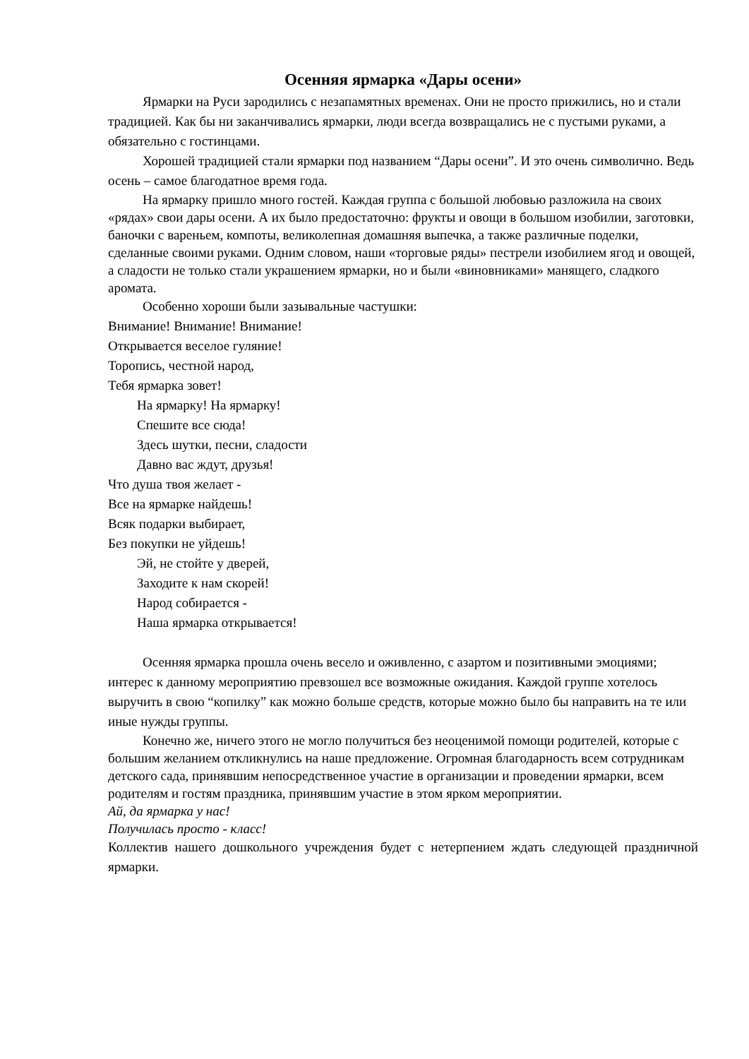Осенняя ярмарка «Дары осени»
Ярмарки на Руси зародились с незапамятных временах. Они не просто прижились, но и стали традицией. Как бы ни заканчивались ярмарки, люди всегда возвращались не с пустыми руками, а обязательно с гостинцами.
Хорошей традицией стали ярмарки под названием “Дары осени”. И это очень символично. Ведь осень – самое благодатное время года.
На ярмарку пришло много гостей. Каждая группа с большой любовью разложила на своих «рядах» свои дары осени. А их было предостаточно: фрукты и овощи в большом изобилии, заготовки, баночки с вареньем, компоты, великолепная домашняя выпечка, а также различные поделки, сделанные своими руками. Одним словом, наши «торговые ряды» пестрели изобилием ягод и овощей, а сладости не только стали украшением ярмарки, но и были «виновниками» манящего, сладкого аромата.
Особенно хороши были зазывальные частушки:
Внимание! Внимание! Внимание!
Открывается веселое гуляние!
Торопись, честной народ,
Тебя ярмарка зовет!
На ярмарку! На ярмарку!
Спешите все сюда!
Здесь шутки, песни, сладости
Давно вас ждут, друзья!
Что душа твоя желает -
Все на ярмарке найдешь!
Всяк подарки выбирает,
Без покупки не уйдешь!
Эй, не стойте у дверей,
Заходите к нам скорей!
Народ собирается -
Наша ярмарка открывается!
Осенняя ярмарка прошла очень весело и оживленно, с азартом и позитивными эмоциями; интерес к данному мероприятию превзошел все возможные ожидания. Каждой группе хотелось выручить в свою “копилку” как можно больше средств, которые можно было бы направить на те или иные нужды группы.
Конечно же, ничего этого не могло получиться без неоценимой помощи родителей, которые с большим желанием откликнулись на наше предложение. Огромная благодарность всем сотрудникам детского сада, принявшим непосредственное участие в организации и проведении ярмарки, всем родителям и гостям праздника, принявшим участие в этом ярком мероприятии.
Ай, да ярмарка у нас!
Получилась просто - класс!
Коллектив нашего дошкольного учреждения будет с нетерпением ждать следующей праздничной ярмарки.